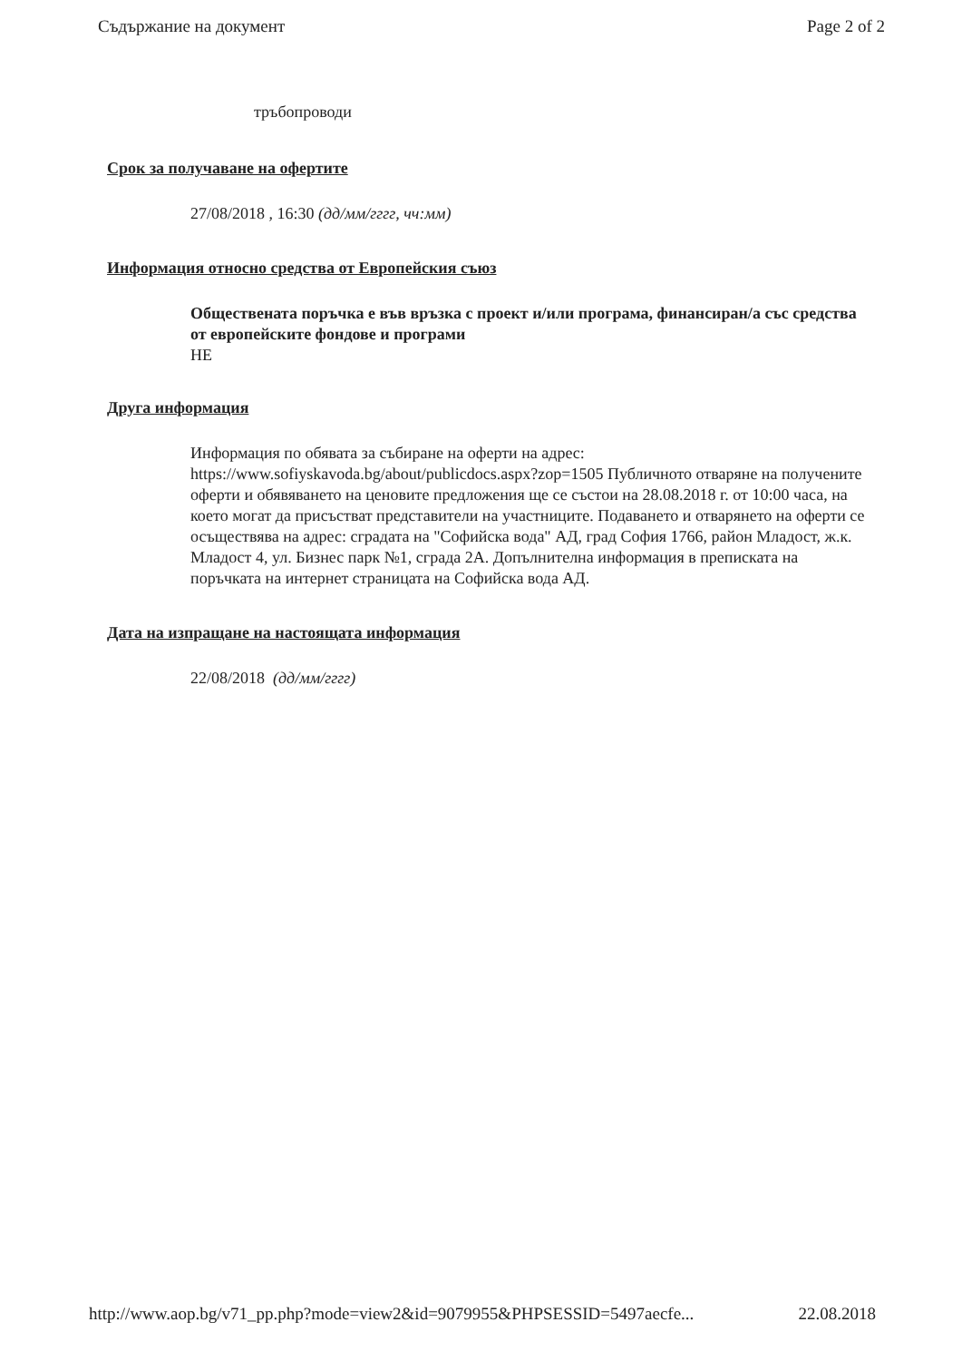Съдържание на документ Page 2 of 2
тръбопроводи
Срок за получаване на офертите
27/08/2018 , 16:30 (дд/мм/гггг, чч:мм)
Информация относно средства от Европейския съюз
Обществената поръчка е във връзка с проект и/или програма, финансиран/а със средства от европейските фондове и програми
НЕ
Друга информация
Информация по обявата за събиране на оферти на адрес: https://www.sofiyskavoda.bg/about/publicdocs.aspx?zop=1505 Публичното отваряне на получените оферти и обявяването на ценовите предложения ще се състои на 28.08.2018 г. от 10:00 часа, на което могат да присъстват представители на участниците. Подаването и отварянето на оферти се осъществява на адрес: сградата на "Софийска вода" АД, град София 1766, район Младост, ж.к. Младост 4, ул. Бизнес парк №1, сграда 2А. Допълнителна информация в преписката на поръчката на интернет страницата на Софийска вода АД.
Дата на изпращане на настоящата информация
22/08/2018 (дд/мм/гггг)
http://www.aop.bg/v71_pp.php?mode=view2&id=9079955&PHPSESSID=5497aecfe... 22.08.2018